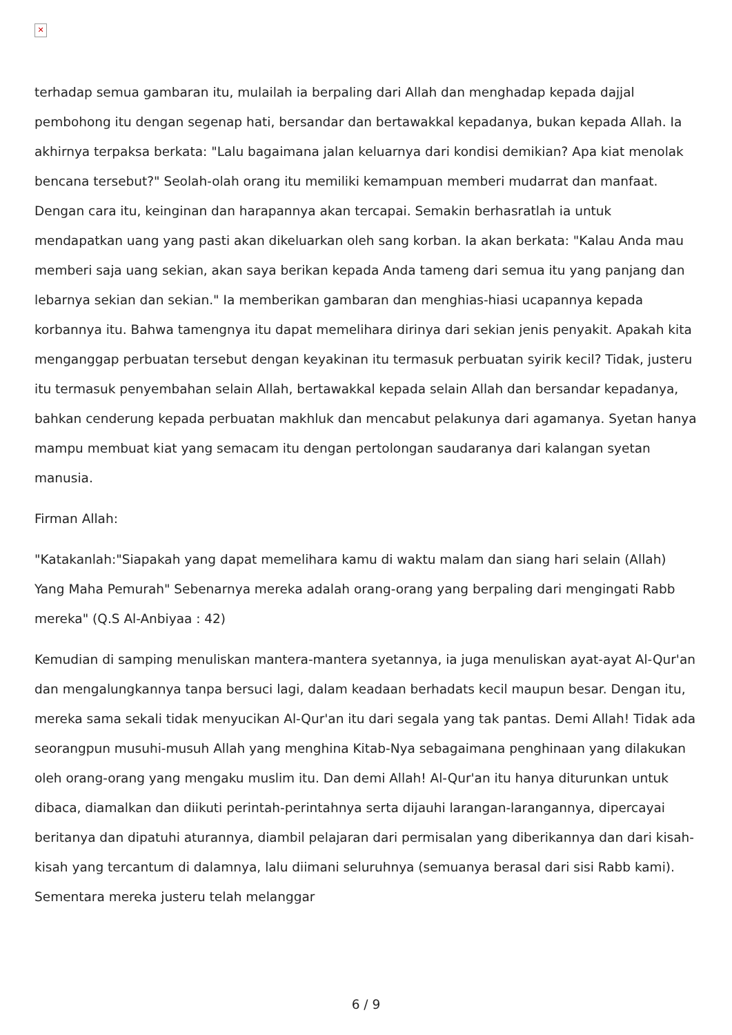✕
terhadap semua gambaran itu, mulailah ia berpaling dari Allah dan menghadap kepada dajjal pembohong itu dengan segenap hati, bersandar dan bertawakkal kepadanya, bukan kepada Allah. Ia akhirnya terpaksa berkata: "Lalu bagaimana jalan keluarnya dari kondisi demikian? Apa kiat menolak bencana tersebut?" Seolah-olah orang itu memiliki kemampuan memberi mudarrat dan manfaat. Dengan cara itu, keinginan dan harapannya akan tercapai. Semakin berhasratlah ia untuk mendapatkan uang yang pasti akan dikeluarkan oleh sang korban. Ia akan berkata: "Kalau Anda mau memberi saja uang sekian, akan saya berikan kepada Anda tameng dari semua itu yang panjang dan lebarnya sekian dan sekian." Ia memberikan gambaran dan menghias-hiasi ucapannya kepada korbannya itu. Bahwa tamengnya itu dapat memelihara dirinya dari sekian jenis penyakit. Apakah kita menganggap perbuatan tersebut dengan keyakinan itu termasuk perbuatan syirik kecil? Tidak, justeru itu termasuk penyembahan selain Allah, bertawakkal kepada selain Allah dan bersandar kepadanya, bahkan cenderung kepada perbuatan makhluk dan mencabut pelakunya dari agamanya. Syetan hanya mampu membuat kiat yang semacam itu dengan pertolongan saudaranya dari kalangan syetan manusia.
Firman Allah:
"Katakanlah:"Siapakah yang dapat memelihara kamu di waktu malam dan siang hari selain (Allah) Yang Maha Pemurah" Sebenarnya mereka adalah orang-orang yang berpaling dari mengingati Rabb mereka" (Q.S Al-Anbiyaa : 42)
Kemudian di samping menuliskan mantera-mantera syetannya, ia juga menuliskan ayat-ayat Al-Qur'an dan mengalungkannya tanpa bersuci lagi, dalam keadaan berhadats kecil maupun besar. Dengan itu, mereka sama sekali tidak menyucikan Al-Qur'an itu dari segala yang tak pantas. Demi Allah! Tidak ada seorangpun musuhi-musuh Allah yang menghina Kitab-Nya sebagaimana penghinaan yang dilakukan oleh orang-orang yang mengaku muslim itu. Dan demi Allah! Al-Qur'an itu hanya diturunkan untuk dibaca, diamalkan dan diikuti perintah-perintahnya serta dijauhi larangan-larangannya, dipercayai beritanya dan dipatuhi aturannya, diambil pelajaran dari permisalan yang diberikannya dan dari kisah-kisah yang tercantum di dalamnya, lalu diimani seluruhnya (semuanya berasal dari sisi Rabb kami). Sementara mereka justeru telah melanggar
6 / 9